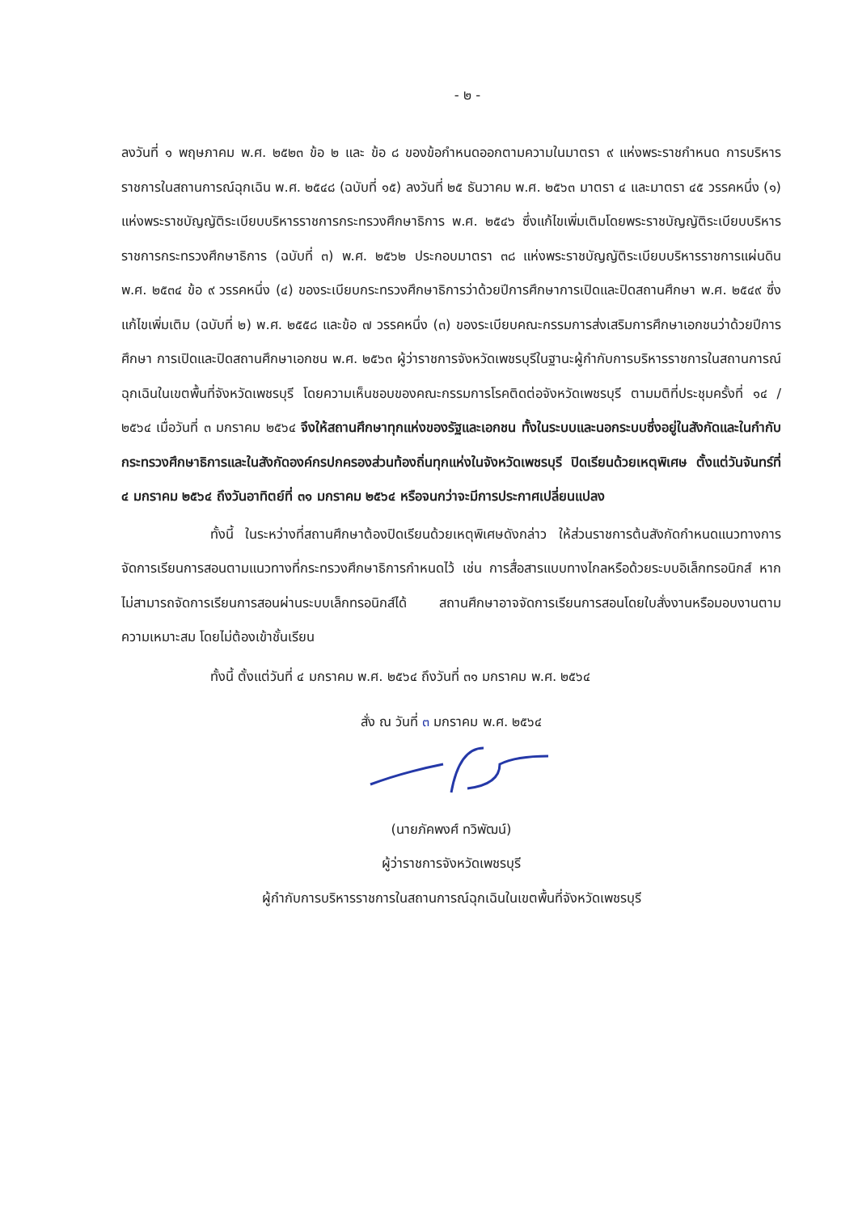- ๒ -
ลงวันที่ ๑ พฤษภาคม พ.ศ. ๒๕๒๓ ข้อ ๒ และ ข้อ ๘ ของข้อกำหนดออกตามความในมาตรา ๙ แห่งพระราชกำหนด การบริหารราชการในสถานการณ์ฉุกเฉิน พ.ศ. ๒๕๔๘ (ฉบับที่ ๑๕) ลงวันที่ ๒๕ ธันวาคม พ.ศ. ๒๕๖๓ มาตรา ๔ และมาตรา ๔๕ วรรคหนึ่ง (๑) แห่งพระราชบัญญัติระเบียบบริหารราชการกระทรวงศึกษาธิการ พ.ศ. ๒๕๔๖ ซึ่งแก้ไขเพิ่มเติมโดยพระราชบัญญัติระเบียบบริหารราชการกระทรวงศึกษาธิการ (ฉบับที่ ๓) พ.ศ. ๒๕๖๒ ประกอบมาตรา ๓๘ แห่งพระราชบัญญัติระเบียบบริหารราชการแผ่นดิน พ.ศ. ๒๕๓๔ ข้อ ๙ วรรคหนึ่ง (๔) ของระเบียบกระทรวงศึกษาธิการว่าด้วยปีการศึกษาการเปิดและปิดสถานศึกษา พ.ศ. ๒๕๔๙ ซึ่งแก้ไขเพิ่มเติม (ฉบับที่ ๒) พ.ศ. ๒๕๕๘ และข้อ ๗ วรรคหนึ่ง (๓) ของระเบียบคณะกรรมการส่งเสริมการศึกษาเอกชนว่าด้วยปีการศึกษา การเปิดและปิดสถานศึกษาเอกชน พ.ศ. ๒๕๖๓ ผู้ว่าราชการจังหวัดเพชรบุรีในฐานะผู้กำกับการบริหารราชการในสถานการณ์ฉุกเฉินในเขตพื้นที่จังหวัดเพชรบุรี โดยความเห็นชอบของคณะกรรมการโรคติดต่อจังหวัดเพชรบุรี ตามมติที่ประชุมครั้งที่ ๑๔ /๒๕๖๔ เมื่อวันที่ ๓ มกราคม ๒๕๖๔ จึงให้สถานศึกษาทุกแห่งของรัฐและเอกชน ทั้งในระบบและนอกระบบซึ่งอยู่ในสังกัดและในกำกับกระทรวงศึกษาธิการและในสังกัดองค์กรปกครองส่วนท้องถิ่นทุกแห่งในจังหวัดเพชรบุรี ปิดเรียนด้วยเหตุพิเศษ ตั้งแต่วันจันทร์ที่ ๔ มกราคม ๒๕๖๔ ถึงวันอาทิตย์ที่ ๓๑ มกราคม ๒๕๖๔ หรือจนกว่าจะมีการประกาศเปลี่ยนแปลง
ทั้งนี้ ในระหว่างที่สถานศึกษาต้องปิดเรียนด้วยเหตุพิเศษดังกล่าว ให้ส่วนราชการต้นสังกัดกำหนดแนวทางการจัดการเรียนการสอนตามแนวทางที่กระทรวงศึกษาธิการกำหนดไว้ เช่น การสื่อสารแบบทางไกลหรือด้วยระบบอิเล็กทรอนิกส์ หากไม่สามารถจัดการเรียนการสอนผ่านระบบเล็กทรอนิกส์ได้ สถานศึกษาอาจจัดการเรียนการสอนโดยใบสั่งงานหรือมอบงานตามความเหมาะสม โดยไม่ต้องเข้าชั้นเรียน
ทั้งนี้ ตั้งแต่วันที่ ๔ มกราคม พ.ศ. ๒๕๖๔ ถึงวันที่ ๓๑ มกราคม พ.ศ. ๒๕๖๔
สั่ง ณ วันที่ ๓ มกราคม พ.ศ. ๒๕๖๔
(นายภัคพงศ์ ทวิพัฒน์)
ผู้ว่าราชการจังหวัดเพชรบุรี
ผู้กำกับการบริหารราชการในสถานการณ์ฉุกเฉินในเขตพื้นที่จังหวัดเพชรบุรี